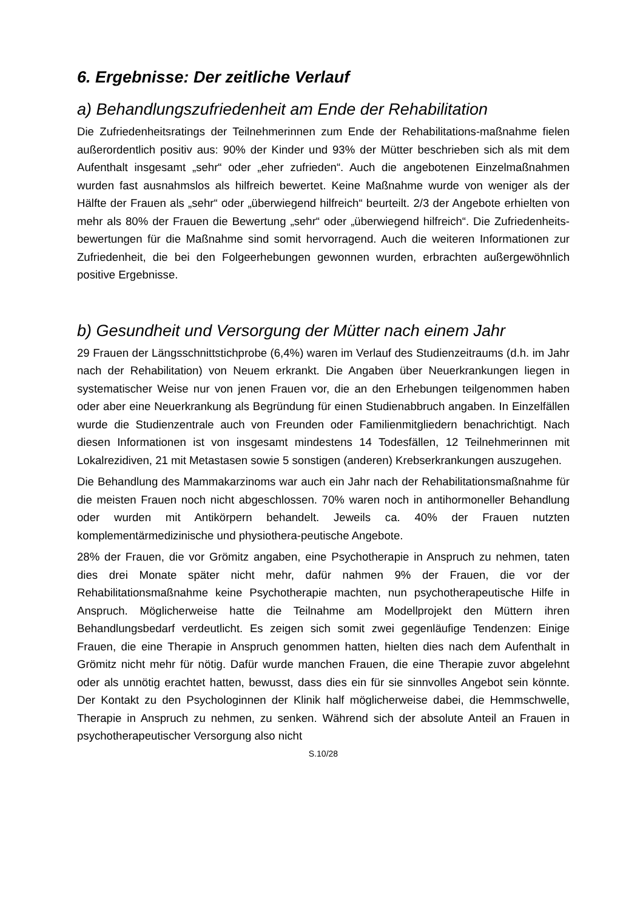6. Ergebnisse: Der zeitliche Verlauf
a) Behandlungszufriedenheit am Ende der Rehabilitation
Die Zufriedenheitsratings der Teilnehmerinnen zum Ende der Rehabilitations-maßnahme fielen außerordentlich positiv aus: 90% der Kinder und 93% der Mütter beschrieben sich als mit dem Aufenthalt insgesamt „sehr“ oder „eher zufrieden“. Auch die angebotenen Einzelmaßnahmen wurden fast ausnahmslos als hilfreich bewertet. Keine Maßnahme wurde von weniger als der Hälfte der Frauen als „sehr“ oder „überwiegend hilfreich“ beurteilt. 2/3 der Angebote erhielten von mehr als 80% der Frauen die Bewertung „sehr“ oder „überwiegend hilfreich“. Die Zufriedenheits-bewertungen für die Maßnahme sind somit hervorragend. Auch die weiteren Informationen zur Zufriedenheit, die bei den Folgeerhebungen gewonnen wurden, erbrachten außergewöhnlich positive Ergebnisse.
b) Gesundheit und Versorgung der Mütter nach einem Jahr
29 Frauen der Längsschnittstichprobe (6,4%) waren im Verlauf des Studienzeitraums (d.h. im Jahr nach der Rehabilitation) von Neuem erkrankt. Die Angaben über Neuerkrankungen liegen in systematischer Weise nur von jenen Frauen vor, die an den Erhebungen teilgenommen haben oder aber eine Neuerkrankung als Begründung für einen Studienabbruch angaben. In Einzelfällen wurde die Studienzentrale auch von Freunden oder Familienmitgliedern benachrichtigt. Nach diesen Informationen ist von insgesamt mindestens 14 Todesfällen, 12 Teilnehmerinnen mit Lokalrezidiven, 21 mit Metastasen sowie 5 sonstigen (anderen) Krebserkrankungen auszugehen.
Die Behandlung des Mammakarzinoms war auch ein Jahr nach der Rehabilitationsmaßnahme für die meisten Frauen noch nicht abgeschlossen. 70% waren noch in antihormoneller Behandlung oder wurden mit Antikörpern behandelt. Jeweils ca. 40% der Frauen nutzten komplementärmedizinische und physiothera-peutische Angebote.
28% der Frauen, die vor Grömitz angaben, eine Psychotherapie in Anspruch zu nehmen, taten dies drei Monate später nicht mehr, dafür nahmen 9% der Frauen, die vor der Rehabilitationsmaßnahme keine Psychotherapie machten, nun psychotherapeutische Hilfe in Anspruch. Möglicherweise hatte die Teilnahme am Modellprojekt den Müttern ihren Behandlungsbedarf verdeutlicht. Es zeigen sich somit zwei gegenläufige Tendenzen: Einige Frauen, die eine Therapie in Anspruch genommen hatten, hielten dies nach dem Aufenthalt in Grömitz nicht mehr für nötig. Dafür wurde manchen Frauen, die eine Therapie zuvor abgelehnt oder als unnötig erachtet hatten, bewusst, dass dies ein für sie sinnvolles Angebot sein könnte. Der Kontakt zu den Psychologinnen der Klinik half möglicherweise dabei, die Hemmschwelle, Therapie in Anspruch zu nehmen, zu senken. Während sich der absolute Anteil an Frauen in psychotherapeutischer Versorgung also nicht
S.10/28